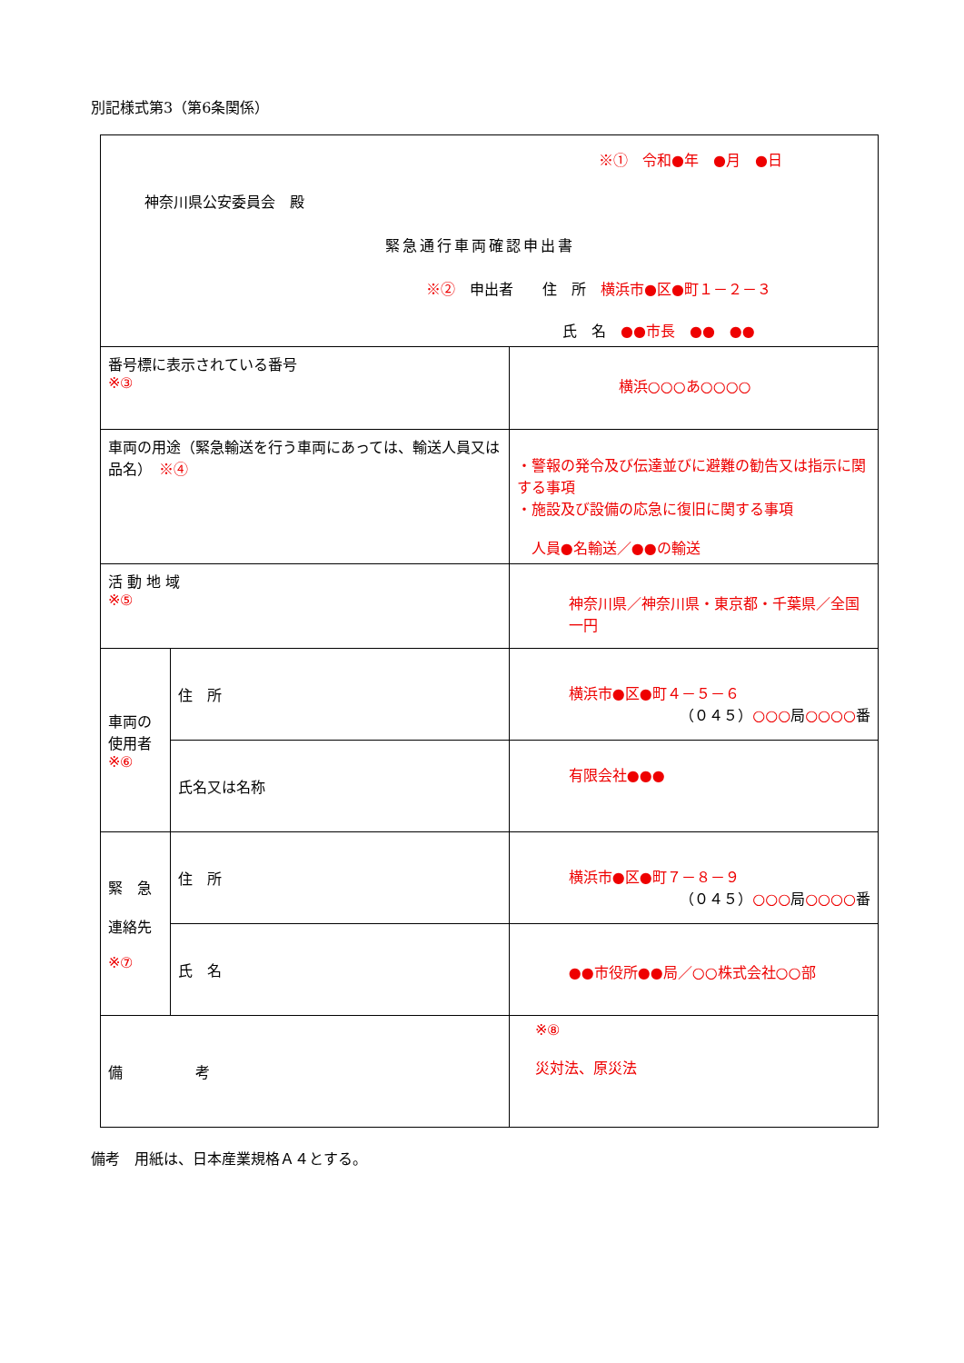別記様式第3（第6条関係）
| ※① 令和●年 ●月 ●日 神奈川県公安委員会 殿 緊急通行車両確認申出書 ※② 申出者 住 所 横浜市●区●町１－２－３ 氏 名 ●●市長 ●● ●● | | |
| 番号標に表示されている番号 ※③ | | 横浜○○○あ○○○○ |
| 車両の用途（緊急輸送を行う車両にあっては、輸送人員又は品名） ※④ | | ・警報の発令及び伝達並びに避難の勧告又は指示に関する事項 ・施設及び設備の応急に復旧に関する事項 人員●名輸送／●●の輸送 |
| 活 動 地 域 ※⑤ | | 神奈川県／神奈川県・東京都・千葉県／全国一円 |
| 車両の使用者 ※⑥ | 住 所 | 横浜市●区●町４－５－６ （０４５） ○○○ 局 ○○○○ 番 |
| | 氏名又は名称 | 有限会社●●● |
| 緊 急 連絡先 ※⑦ | 住 所 | 横浜市●区●町７－８－９ （０４５） ○○○ 局 ○○○○ 番 |
| | 氏 名 | ●●市役所●●局／○○株式会社○○部 |
| 備 考 | | ※⑧ 災対法、原災法 |
備考　用紙は、日本産業規格Ａ４とする。